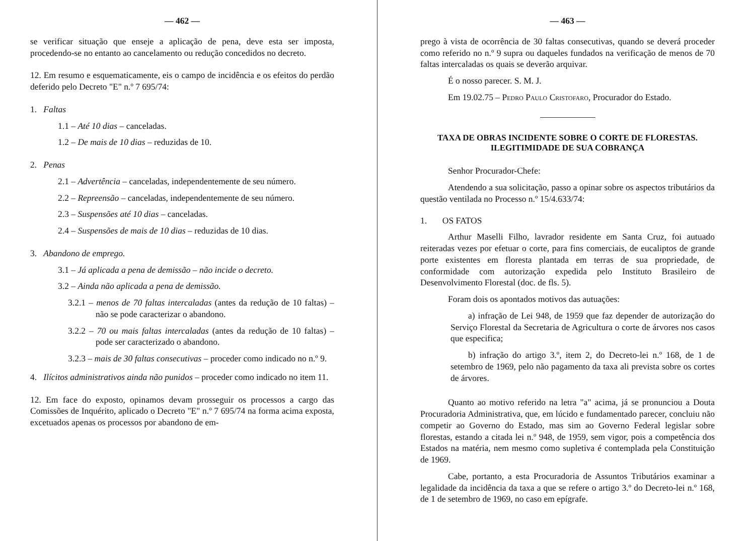— 462 —
se verificar situação que enseje a aplicação de pena, deve esta ser imposta, procedendo-se no entanto ao cancelamento ou redução concedidos no decreto.
12. Em resumo e esquematicamente, eis o campo de incidência e os efeitos do perdão deferido pelo Decreto "E" n.º 7 695/74:
1. Faltas
1.1 – Até 10 dias – canceladas.
1.2 – De mais de 10 dias – reduzidas de 10.
2. Penas
2.1 – Advertência – canceladas, independentemente de seu número.
2.2 – Repreensão – canceladas, independentemente de seu número.
2.3 – Suspensões até 10 dias – canceladas.
2.4 – Suspensões de mais de 10 dias – reduzidas de 10 dias.
3. Abandono de emprego.
3.1 – Já aplicada a pena de demissão – não incide o decreto.
3.2 – Ainda não aplicada a pena de demissão.
3.2.1 – menos de 70 faltas intercaladas (antes da redução de 10 faltas) – não se pode caracterizar o abandono.
3.2.2 – 70 ou mais faltas intercaladas (antes da redução de 10 faltas) – pode ser caracterizado o abandono.
3.2.3 – mais de 30 faltas consecutivas – proceder como indicado no n.º 9.
4. Ilícitos administrativos ainda não punidos – proceder como indicado no item 11.
12. Em face do exposto, opinamos devam prosseguir os processos a cargo das Comissões de Inquérito, aplicado o Decreto "E" n.º 7 695/74 na forma acima exposta, excetuados apenas os processos por abandono de em-
— 463 —
prego à vista de ocorrência de 30 faltas consecutivas, quando se deverá proceder como referido no n.º 9 supra ou daqueles fundados na verificação de menos de 70 faltas intercaladas os quais se deverão arquivar.
É o nosso parecer. S. M. J.
Em 19.02.75 – Pedro Paulo Cristofaro, Procurador do Estado.
TAXA DE OBRAS INCIDENTE SOBRE O CORTE DE FLORESTAS. ILEGITIMIDADE DE SUA COBRANÇA
Senhor Procurador-Chefe:
Atendendo a sua solicitação, passo a opinar sobre os aspectos tributários da questão ventilada no Processo n.º 15/4.633/74:
1. OS FATOS
Arthur Maselli Filho, lavrador residente em Santa Cruz, foi autuado reiteradas vezes por efetuar o corte, para fins comerciais, de eucaliptos de grande porte existentes em floresta plantada em terras de sua propriedade, de conformidade com autorização expedida pelo Instituto Brasileiro de Desenvolvimento Florestal (doc. de fls. 5).
Foram dois os apontados motivos das autuações:
a) infração de Lei 948, de 1959 que faz depender de autorização do Serviço Florestal da Secretaria de Agricultura o corte de árvores nos casos que especifica;
b) infração do artigo 3.º, item 2, do Decreto-lei n.º 168, de 1 de setembro de 1969, pelo não pagamento da taxa ali prevista sobre os cortes de árvores.
Quanto ao motivo referido na letra "a" acima, já se pronunciou a Douta Procuradoria Administrativa, que, em lúcido e fundamentado parecer, concluiu não competir ao Governo do Estado, mas sim ao Governo Federal legislar sobre florestas, estando a citada lei n.º 948, de 1959, sem vigor, pois a competência dos Estados na matéria, nem mesmo como supletiva é contemplada pela Constituição de 1969.
Cabe, portanto, a esta Procuradoria de Assuntos Tributários examinar a legalidade da incidência da taxa a que se refere o artigo 3.º do Decreto-lei n.º 168, de 1 de setembro de 1969, no caso em epígrafe.